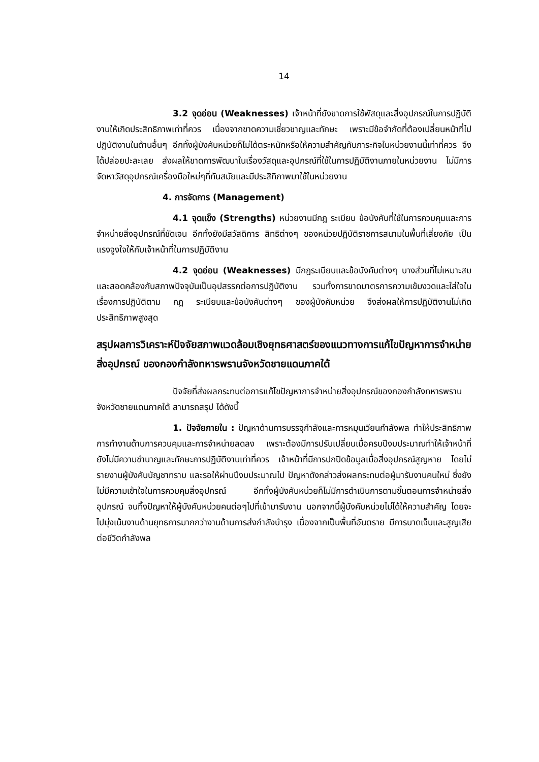14
3.2 จุดอ่อน (Weaknesses) เจ้าหน้าที่ยังขาดการใช้พัสดุและสิ่งอุปกรณ์ในการปฏิบัติงานให้เกิดประสิทธิภาพเท่าที่ควร เนื่องจากขาดความเชี่ยวชาญและทักษะ เพราะมีข้อจำกัดที่ต้องเปลี่ยนหน้าที่ไปปฏิบัติงานในด้านอื่นๆ อีกทั้งผู้บังคับหน่วยก็ไม่ได้ตระหนักหรือให้ความสำคัญกับภาระกิจในหน่วยงานนี้เท่าที่ควร จึงได้ปล่อยปะละเลย ส่งผลให้ขาดการพัฒนาในเรื่องวัสดุและอุปกรณ์ที่ใช้ในการปฏิบัติงานภายในหน่วยงาน ไม่มีการจัดหาวัสดุอุปกรณ์เครื่องมือใหม่ๆที่ทันสมัยและมีประสิทิภาพมาใช้ในหน่วยงาน
4. การจัดการ (Management)
4.1 จุดแข็ง (Strengths) หน่วยงานมีกฎ ระเบียบ ข้อบังคับที่ใช้ในการควบคุมและการจำหน่ายสิ่งอุปกรณ์ที่ชัดเจน อีกทั้งยังมีสวัสดิการ สิทธิต่างๆ ของหน่วยปฏิบัติราชการสนามในพื้นที่เสี่ยงภัย เป็นแรงจูงใจให้กับเจ้าหน้าที่ในการปฏิบัติงาน
4.2 จุดอ่อน (Weaknesses) มีกฎระเบียบและข้อบังคับต่างๆ บางส่วนที่ไม่เหมาะสมและสอดคล้องกับสภาพปัจจุบันเป็นอุปสรรคต่อการปฏิบัติงาน รวมทั้งการขาดมาตรการความเข้มงวดและใส่ใจในเรื่องการปฏิบัติตาม กฎ ระเบียบและข้อบังคับต่างๆ ของผู้บังคับหน่วย จึงส่งผลให้การปฏิบัติงานไม่เกิดประสิทธิภาพสูงสุด
สรุปผลการวิเคราะห์ปัจจัยสภาพแวดล้อมเชิงยุทธศาสตร์ของแนวทางการแก้ไขปัญหาการจำหน่ายสิ่งอุปกรณ์ ของกองกำลังทหารพรานจังหวัดชายแดนภาคใต้
ปัจจัยที่ส่งผลกระทบต่อการแก้ไขปัญหาการจำหน่ายสิ่งอุปกรณ์ของกองกำลังทหารพรานจังหวัดชายแดนภาคใต้ สามารถสรุป ได้ดังนี้
1. ปัจจัยภายใน : ปัญหาด้านการบรรจุกำลังและการหมุนเวียนกำลังพล ทำให้ประสิทธิภาพการทำงานด้านการควบคุมและการจำหน่ายลดลง เพราะต้องมีการปรับเปลี่ยนเมื่อครบปีงบประมาณทำให้เจ้าหน้าที่ยังไม่มีความชำนาญและทักษะการปฏิบัติงานเท่าที่ควร เจ้าหน้าที่มีการปกปิดข้อมูลเมื่อสิ่งอุปกรณ์สูญหาย โดยไม่รายงานผู้บังคับบัญชาทราบ และรอให้ผ่านปีงบประมาณไป ปัญหาดังกล่าวส่งผลกระทบต่อผู้มารับงานคนใหม่ ซึ่งยังไม่มีความเข้าใจในการควบคุมสิ่งอุปกรณ์ อีกทั้งผู้บังคับหน่วยก็ไม่มีการดำเนินการตามขั้นตอนการจำหน่ายสิ่งอุปกรณ์ จนทิ้งปัญหาให้ผู้บังคับหน่วยคนต่อๆไปที่เข้ามารับงาน นอกจากนี้ผู้บังคับหน่วยไม่ได้ให้ความสำคัญ โดยจะไปมุ่งเน้นงานด้านยุทธการมากกว่างานด้านการส่งกำลังบำรุง เนื่องจากเป็นพื้นที่อันตราย มีการบาดเจ็บและสูญเสียต่อชีวิตกำลังพล